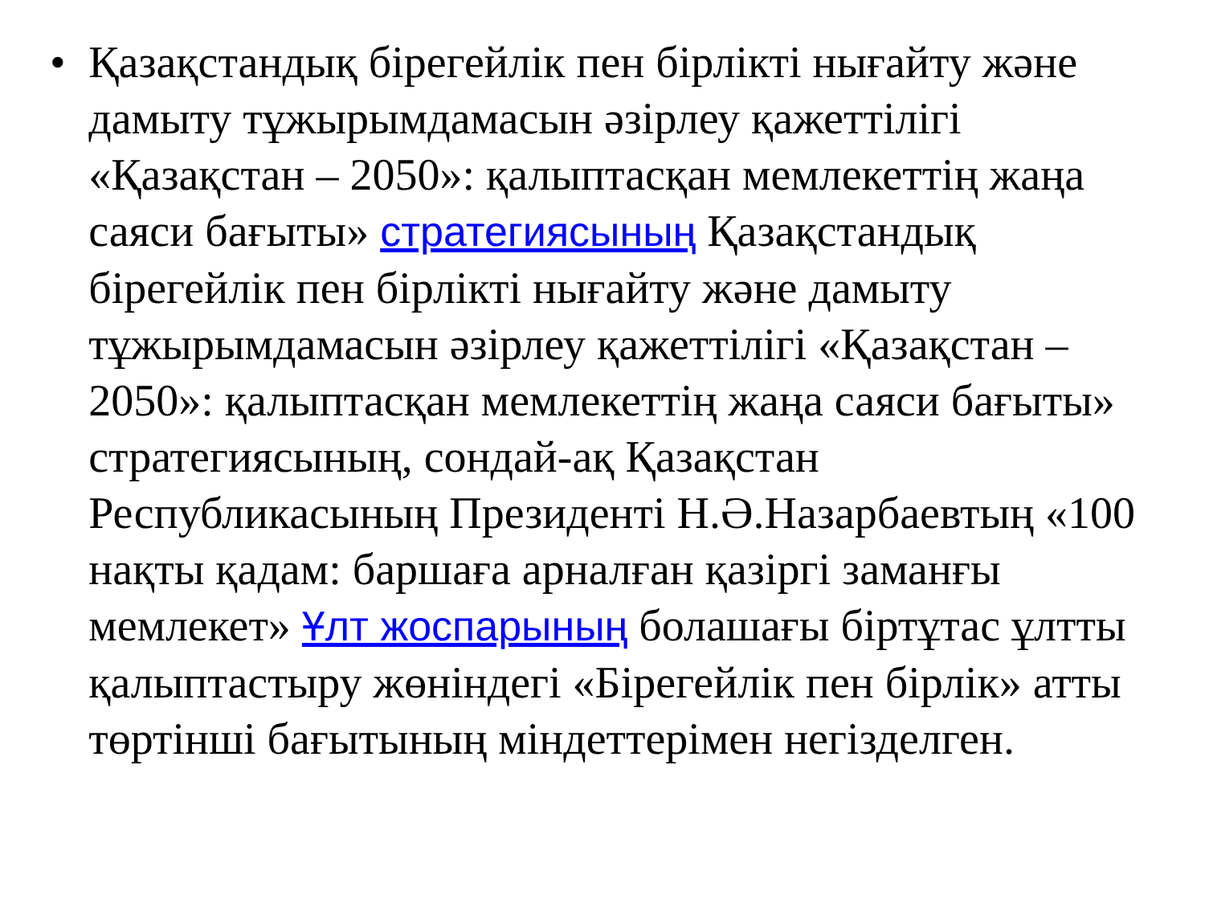• Қазақстандық бірегейлік пен бірлікті нығайту және дамыту тұжырымдамасын әзірлеу қажеттілігі «Қазақстан – 2050»: қалыптасқан мемлекеттің жаңа саяси бағыты» стратегиясының Қазақстандық бірегейлік пен бірлікті нығайту және дамыту тұжырымдамасын әзірлеу қажеттілігі «Қазақстан – 2050»: қалыптасқан мемлекеттің жаңа саяси бағыты» стратегиясының, сондай-ақ Қазақстан Республикасының Президенті Н.Ә.Назарбаевтың «100 нақты қадам: баршаға арналған қазіргі заманғы мемлекет» Ұлт жоспарының болашағы біртұтас ұлтты қалыптастыру жөніндегі «Бірегейлік пен бірлік» атты төртінші бағытының міндеттерімен негізделген.